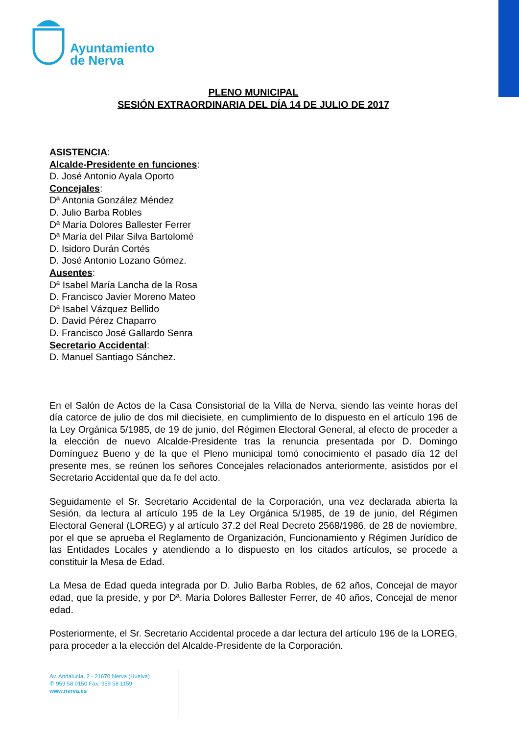Ayuntamiento
de Nerva
PLENO MUNICIPAL
SESIÓN EXTRAORDINARIA DEL DÍA 14 DE JULIO DE 2017
ASISTENCIA:
Alcalde-Presidente en funciones:
D. José Antonio Ayala Oporto
Concejales:
Dª Antonia González Méndez
D. Julio Barba Robles
Dª María Dolores Ballester Ferrer
Dª María del Pilar Silva Bartolomé
D. Isidoro Durán Cortés
D. José Antonio Lozano Gómez.
Ausentes:
Dª Isabel María Lancha de la Rosa
D. Francisco Javier Moreno Mateo
Dª Isabel Vázquez Bellido
D. David Pérez Chaparro
D. Francisco José Gallardo Senra
Secretario Accidental:
D. Manuel Santiago Sánchez.
En el Salón de Actos de la Casa Consistorial de la Villa de Nerva, siendo las veinte horas del día catorce de julio de dos mil diecisiete, en cumplimiento de lo dispuesto en el artículo 196 de la Ley Orgánica 5/1985, de 19 de junio, del Régimen Electoral General, al efecto de proceder a la elección de nuevo Alcalde-Presidente tras la renuncia presentada por D. Domingo Domínguez Bueno y de la que el Pleno municipal tomó conocimiento el pasado día 12 del presente mes, se reúnen los señores Concejales relacionados anteriormente, asistidos por el Secretario Accidental que da fe del acto.
Seguidamente el Sr. Secretario Accidental de la Corporación, una vez declarada abierta la Sesión, da lectura al artículo 195 de la Ley Orgánica 5/1985, de 19 de junio, del Régimen Electoral General (LOREG) y al artículo 37.2 del Real Decreto 2568/1986, de 28 de noviembre, por el que se aprueba el Reglamento de Organización, Funcionamiento y Régimen Jurídico de las Entidades Locales y atendiendo a lo dispuesto en los citados artículos, se procede a constituir la Mesa de Edad.
La Mesa de Edad queda integrada por D. Julio Barba Robles, de 62 años, Concejal de mayor edad, que la preside, y por Dª. María Dolores Ballester Ferrer, de 40 años, Concejal de menor edad.
Posteriormente, el Sr. Secretario Accidental procede a dar lectura del artículo 196 de la LOREG, para proceder a la elección del Alcalde-Presidente de la Corporación.
Av. Andalucía, 2 - 21670 Nerva (Huelva)
✆ 959 58 0150 Fax: 959 58 1159
www.nerva.es